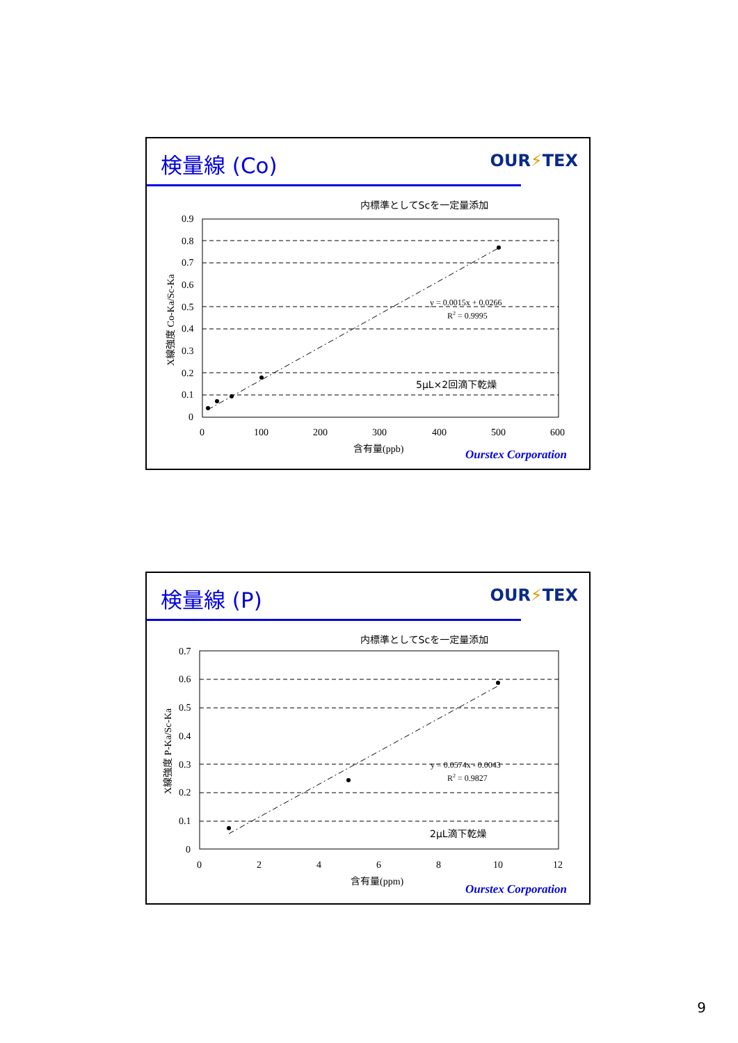検量線 (Co) OUR⚡TEX
内標準としてScを一定量添加
0.9
0.8
0.7
0.6
0.5
0.4
0.3
0.2
0.1
0
0
100
200
300
400
500
600
含有量(ppb)
y = 0.0015x + 0.0266
R2 = 0.9995
5μL×2回滴下乾燥
X線強度 Co-Ka/Sc-Ka
Ourstex Corporation
検量線 (P) OUR⚡TEX
内標準としてScを一定量添加
0.7
0.6
0.5
0.4
0.3
0.2
0.1
0
0
2
4
6
8
10
12
含有量(ppm)
y = 0.0574x - 0.0043
R2 = 0.9827
2μL滴下乾燥
X線強度 P-Ka/Sc-Ka
Ourstex Corporation
9